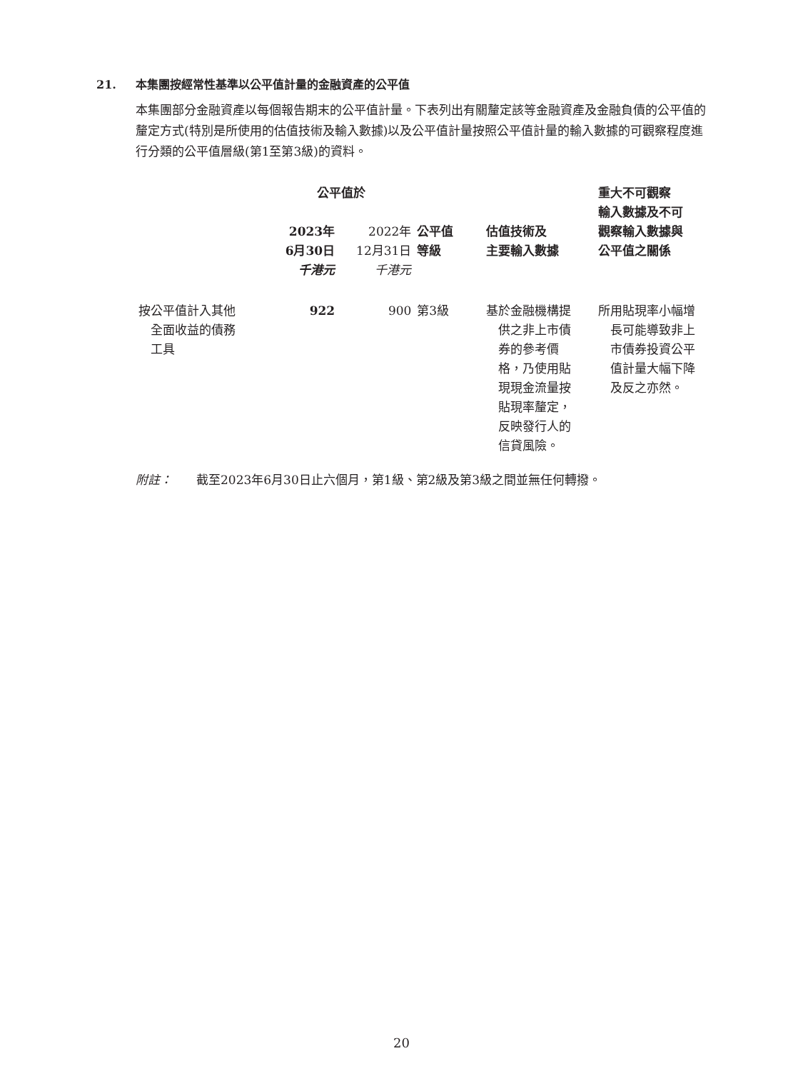21. 本集團按經常性基準以公平值計量的金融資產的公平值
本集團部分金融資產以每個報告期末的公平值計量。下表列出有關釐定該等金融資產及金融負債的公平值的釐定方式(特別是所使用的估值技術及輸入數據)以及公平值計量按照公平值計量的輸入數據的可觀察程度進行分類的公平值層級(第1至第3級)的資料。
| | 公平值於 | | | | 重大不可觀察 輸入數據及不可 觀察輸入數據與 公平值之關係 |
| --- | --- | --- | --- | --- | --- |
| | 2023年 6月30日 千港元 | 2022年 12月31日 千港元 | 公平值 等級 | 估值技術及 主要輸入數據 | |
| 按公平值計入其他 全面收益的債務 工具 | 922 | 900 | 第3級 | 基於金融機構提 供之非上市債 券的參考價 格，乃使用貼 現現金流量按 貼現率釐定， 反映發行人的 信貸風險。 | 所用貼現率小幅增 長可能導致非上 市債券投資公平 值計量大幅下降 及反之亦然。 |
附註：　　截至2023年6月30日止六個月，第1級、第2級及第3級之間並無任何轉撥。
20